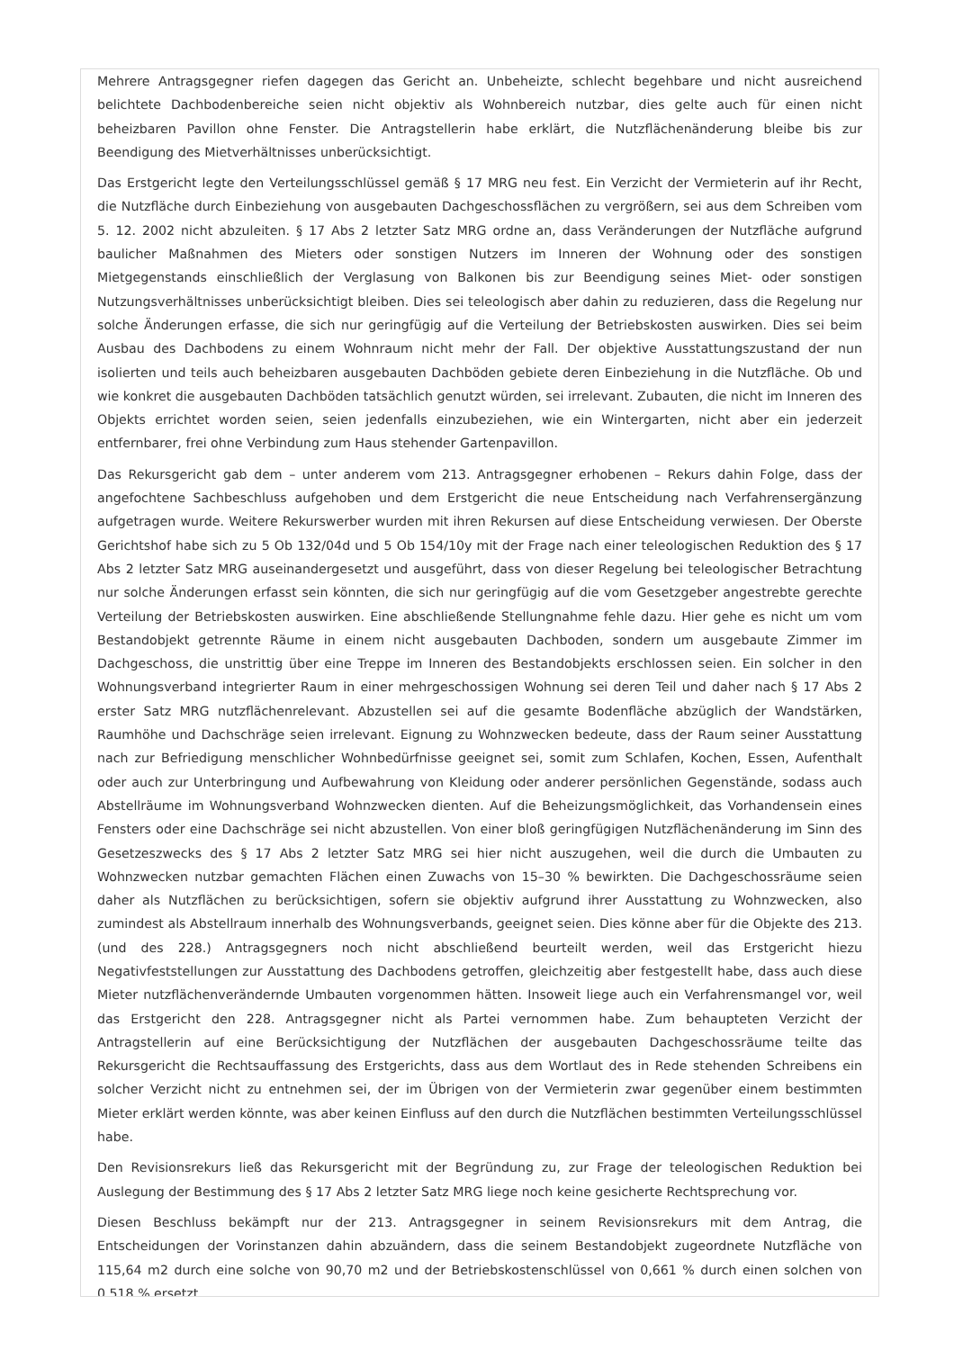Mehrere Antragsgegner riefen dagegen das Gericht an. Unbeheizte, schlecht begehbare und nicht ausreichend belichtete Dachbodenbereiche seien nicht objektiv als Wohnbereich nutzbar, dies gelte auch für einen nicht beheizbaren Pavillon ohne Fenster. Die Antragstellerin habe erklärt, die Nutzflächenänderung bleibe bis zur Beendigung des Mietverhältnisses unberücksichtigt.
Das Erstgericht legte den Verteilungsschlüssel gemäß § 17 MRG neu fest. Ein Verzicht der Vermieterin auf ihr Recht, die Nutzfläche durch Einbeziehung von ausgebauten Dachgeschossflächen zu vergrößern, sei aus dem Schreiben vom 5. 12. 2002 nicht abzuleiten. § 17 Abs 2 letzter Satz MRG ordne an, dass Veränderungen der Nutzfläche aufgrund baulicher Maßnahmen des Mieters oder sonstigen Nutzers im Inneren der Wohnung oder des sonstigen Mietgegenstands einschließlich der Verglasung von Balkonen bis zur Beendigung seines Miet- oder sonstigen Nutzungsverhältnisses unberücksichtigt bleiben. Dies sei teleologisch aber dahin zu reduzieren, dass die Regelung nur solche Änderungen erfasse, die sich nur geringfügig auf die Verteilung der Betriebskosten auswirken. Dies sei beim Ausbau des Dachbodens zu einem Wohnraum nicht mehr der Fall. Der objektive Ausstattungszustand der nun isolierten und teils auch beheizbaren ausgebauten Dachböden gebiete deren Einbeziehung in die Nutzfläche. Ob und wie konkret die ausgebauten Dachböden tatsächlich genutzt würden, sei irrelevant. Zubauten, die nicht im Inneren des Objekts errichtet worden seien, seien jedenfalls einzubeziehen, wie ein Wintergarten, nicht aber ein jederzeit entfernbarer, frei ohne Verbindung zum Haus stehender Gartenpavillon.
Das Rekursgericht gab dem – unter anderem vom 213. Antragsgegner erhobenen – Rekurs dahin Folge, dass der angefochtene Sachbeschluss aufgehoben und dem Erstgericht die neue Entscheidung nach Verfahrensergänzung aufgetragen wurde. Weitere Rekurswerber wurden mit ihren Rekursen auf diese Entscheidung verwiesen. Der Oberste Gerichtshof habe sich zu 5 Ob 132/04d und 5 Ob 154/10y mit der Frage nach einer teleologischen Reduktion des § 17 Abs 2 letzter Satz MRG auseinandergesetzt und ausgeführt, dass von dieser Regelung bei teleologischer Betrachtung nur solche Änderungen erfasst sein könnten, die sich nur geringfügig auf die vom Gesetzgeber angestrebte gerechte Verteilung der Betriebskosten auswirken. Eine abschließende Stellungnahme fehle dazu. Hier gehe es nicht um vom Bestandobjekt getrennte Räume in einem nicht ausgebauten Dachboden, sondern um ausgebaute Zimmer im Dachgeschoss, die unstrittig über eine Treppe im Inneren des Bestandobjekts erschlossen seien. Ein solcher in den Wohnungsverband integrierter Raum in einer mehrgeschossigen Wohnung sei deren Teil und daher nach § 17 Abs 2 erster Satz MRG nutzflächenrelevant. Abzustellen sei auf die gesamte Bodenfläche abzüglich der Wandstärken, Raumhöhe und Dachschräge seien irrelevant. Eignung zu Wohnzwecken bedeute, dass der Raum seiner Ausstattung nach zur Befriedigung menschlicher Wohnbedürfnisse geeignet sei, somit zum Schlafen, Kochen, Essen, Aufenthalt oder auch zur Unterbringung und Aufbewahrung von Kleidung oder anderer persönlichen Gegenstände, sodass auch Abstellräume im Wohnungsverband Wohnzwecken dienten. Auf die Beheizungsmöglichkeit, das Vorhandensein eines Fensters oder eine Dachschräge sei nicht abzustellen. Von einer bloß geringfügigen Nutzflächenänderung im Sinn des Gesetzeszwecks des § 17 Abs 2 letzter Satz MRG sei hier nicht auszugehen, weil die durch die Umbauten zu Wohnzwecken nutzbar gemachten Flächen einen Zuwachs von 15–30 % bewirkten. Die Dachgeschossräume seien daher als Nutzflächen zu berücksichtigen, sofern sie objektiv aufgrund ihrer Ausstattung zu Wohnzwecken, also zumindest als Abstellraum innerhalb des Wohnungsverbands, geeignet seien. Dies könne aber für die Objekte des 213. (und des 228.) Antragsgegners noch nicht abschließend beurteilt werden, weil das Erstgericht hiezu Negativfeststellungen zur Ausstattung des Dachbodens getroffen, gleichzeitig aber festgestellt habe, dass auch diese Mieter nutzflächenverändernde Umbauten vorgenommen hätten. Insoweit liege auch ein Verfahrensmangel vor, weil das Erstgericht den 228. Antragsgegner nicht als Partei vernommen habe. Zum behaupteten Verzicht der Antragstellerin auf eine Berücksichtigung der Nutzflächen der ausgebauten Dachgeschossräume teilte das Rekursgericht die Rechtsauffassung des Erstgerichts, dass aus dem Wortlaut des in Rede stehenden Schreibens ein solcher Verzicht nicht zu entnehmen sei, der im Übrigen von der Vermieterin zwar gegenüber einem bestimmten Mieter erklärt werden könnte, was aber keinen Einfluss auf den durch die Nutzflächen bestimmten Verteilungsschlüssel habe.
Den Revisionsrekurs ließ das Rekursgericht mit der Begründung zu, zur Frage der teleologischen Reduktion bei Auslegung der Bestimmung des § 17 Abs 2 letzter Satz MRG liege noch keine gesicherte Rechtsprechung vor.
Diesen Beschluss bekämpft nur der 213. Antragsgegner in seinem Revisionsrekurs mit dem Antrag, die Entscheidungen der Vorinstanzen dahin abzuändern, dass die seinem Bestandobjekt zugeordnete Nutzfläche von 115,64 m2 durch eine solche von 90,70 m2 und der Betriebskostenschlüssel von 0,661 % durch einen solchen von 0,518 % ersetzt